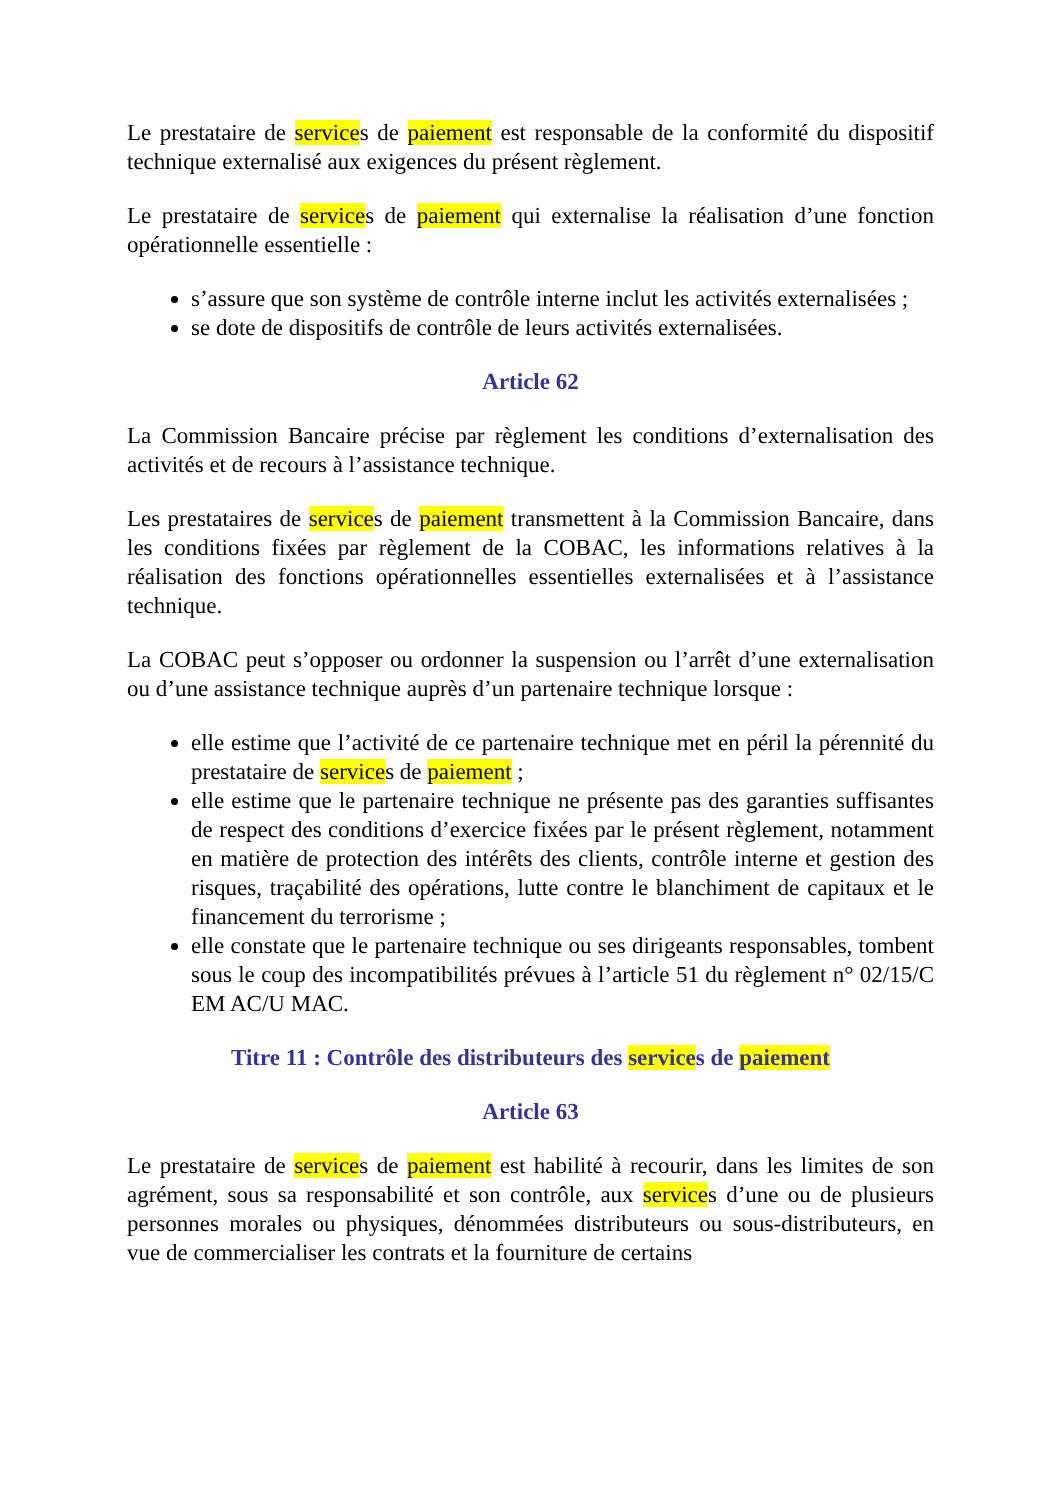Le prestataire de services de paiement est responsable de la conformité du dispositif technique externalisé aux exigences du présent règlement.
Le prestataire de services de paiement qui externalise la réalisation d’une fonction opérationnelle essentielle :
s’assure que son système de contrôle interne inclut les activités externalisées ;
se dote de dispositifs de contrôle de leurs activités externalisées.
Article 62
La Commission Bancaire précise par règlement les conditions d’externalisation des activités et de recours à l’assistance technique.
Les prestataires de services de paiement transmettent à la Commission Bancaire, dans les conditions fixées par règlement de la COBAC, les informations relatives à la réalisation des fonctions opérationnelles essentielles externalisées et à l’assistance technique.
La COBAC peut s’opposer ou ordonner la suspension ou l’arrêt d’une externalisation ou d’une assistance technique auprès d’un partenaire technique lorsque :
elle estime que l’activité de ce partenaire technique met en péril la pérennité du prestataire de services de paiement ;
elle estime que le partenaire technique ne présente pas des garanties suffisantes de respect des conditions d’exercice fixées par le présent règlement, notamment en matière de protection des intérêts des clients, contrôle interne et gestion des risques, traçabilité des opérations, lutte contre le blanchiment de capitaux et le financement du terrorisme ;
elle constate que le partenaire technique ou ses dirigeants responsables, tombent sous le coup des incompatibilités prévues à l’article 51 du règlement n° 02/15/C EM AC/U MAC.
Titre 11 : Contrôle des distributeurs des services de paiement
Article 63
Le prestataire de services de paiement est habilité à recourir, dans les limites de son agrément, sous sa responsabilité et son contrôle, aux services d’une ou de plusieurs personnes morales ou physiques, dénommées distributeurs ou sous-distributeurs, en vue de commercialiser les contrats et la fourniture de certains